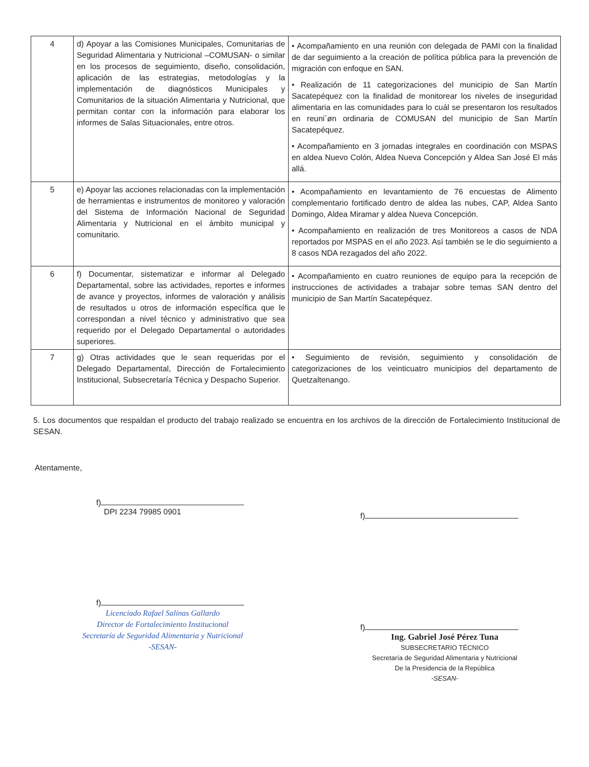| 4 | d) Apoyar a las Comisiones Municipales, Comunitarias de Seguridad Alimentaria y Nutricional –COMUSAN- o similar en los procesos de seguimiento, diseño, consolidación, aplicación de las estrategias, metodologías y la implementación de diagnósticos Municipales y Comunitarios de la situación Alimentaria y Nutricional, que permitan contar con la información para elaborar los informes de Salas Situacionales, entre otros. | • Acompañamiento en una reunión con delegada de PAMI con la finalidad de dar seguimiento a la creación de política pública para la prevención de migración con enfoque en SAN. • Realización de 11 categorizaciones del municipio de San Martín Sacatepéquez con la finalidad de monitorear los niveles de inseguridad alimentaria en las comunidades para lo cuál se presentaron los resultados en reuni´øn ordinaria de COMUSAN del municipio de San Martín Sacatepéquez. • Acompañamiento en 3 jornadas integrales en coordinación con MSPAS en aldea Nuevo Colón, Aldea Nueva Concepción y Aldea San José El más allá. |
| 5 | e) Apoyar las acciones relacionadas con la implementación de herramientas e instrumentos de monitoreo y valoración del Sistema de Información Nacional de Seguridad Alimentaria y Nutricional en el ámbito municipal y comunitario. | • Acompañamiento en levantamiento de 76 encuestas de Alimento complementario fortificado dentro de aldea las nubes, CAP, Aldea Santo Domingo, Aldea Miramar y aldea Nueva Concepción. • Acompañamiento en realización de tres Monitoreos a casos de NDA reportados por MSPAS en el año 2023. Así también se le dio seguimiento a 8 casos NDA rezagados del año 2022. |
| 6 | f) Documentar, sistematizar e informar al Delegado Departamental, sobre las actividades, reportes e informes de avance y proyectos, informes de valoración y análisis de resultados u otros de información específica que le correspondan a nivel técnico y administrativo que sea requerido por el Delegado Departamental o autoridades superiores. | • Acompañamiento en cuatro reuniones de equipo para la recepción de instrucciones de actividades a trabajar sobre temas SAN dentro del municipio de San Martín Sacatepéquez. |
| 7 | g) Otras actividades que le sean requeridas por el Delegado Departamental, Dirección de Fortalecimiento Institucional, Subsecretaría Técnica y Despacho Superior. | • Seguimiento de revisión, seguimiento y consolidación de categorizaciones de los veinticuatro municipios del departamento de Quetzaltenango. |
5. Los documentos que respaldan el producto del trabajo realizado se encuentra en los archivos de la dirección de Fortalecimiento Institucional de SESAN.
Atentamente,
f)
DPI 2234 79985 0901
f)
Licenciado Rafael Salinas Gallardo
Director de Fortalecimiento Institucional
Secretaría de Seguridad Alimentaria y Nutricional
-SESAN-
f)
f)
Ing. Gabriel José Pérez Tuna
SUBSECRETARIO TÉCNICO
Secretaría de Seguridad Alimentaria y Nutricional
De la Presidencia de la República
-SESAN-